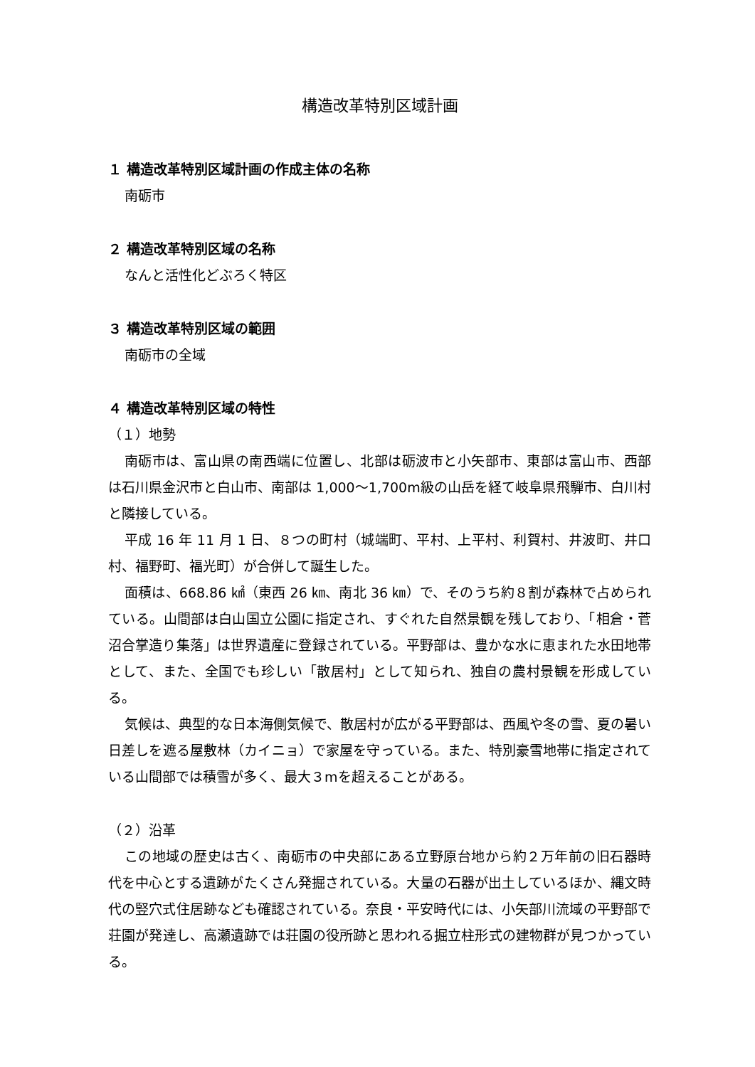構造改革特別区域計画
１ 構造改革特別区域計画の作成主体の名称
南砺市
２ 構造改革特別区域の名称
なんと活性化どぶろく特区
３ 構造改革特別区域の範囲
南砺市の全域
４ 構造改革特別区域の特性
（１）地勢
南砺市は、富山県の南西端に位置し、北部は砺波市と小矢部市、東部は富山市、西部は石川県金沢市と白山市、南部は 1,000～1,700m級の山岳を経て岐阜県飛騨市、白川村と隣接している。
平成 16 年 11 月 1 日、８つの町村（城端町、平村、上平村、利賀村、井波町、井口村、福野町、福光町）が合併して誕生した。
面積は、668.86 ㎢（東西 26 ㎞、南北 36 ㎞）で、そのうち約８割が森林で占められている。山間部は白山国立公園に指定され、すぐれた自然景観を残しており、「相倉・菅沼合掌造り集落」は世界遺産に登録されている。平野部は、豊かな水に恵まれた水田地帯として、また、全国でも珍しい「散居村」として知られ、独自の農村景観を形成している。
気候は、典型的な日本海側気候で、散居村が広がる平野部は、西風や冬の雪、夏の暑い日差しを遮る屋敷林（カイニョ）で家屋を守っている。また、特別豪雪地帯に指定されている山間部では積雪が多く、最大３mを超えることがある。
（２）沿革
この地域の歴史は古く、南砺市の中央部にある立野原台地から約２万年前の旧石器時代を中心とする遺跡がたくさん発掘されている。大量の石器が出土しているほか、縄文時代の竪穴式住居跡なども確認されている。奈良・平安時代には、小矢部川流域の平野部で荘園が発達し、高瀬遺跡では荘園の役所跡と思われる掘立柱形式の建物群が見つかっている。